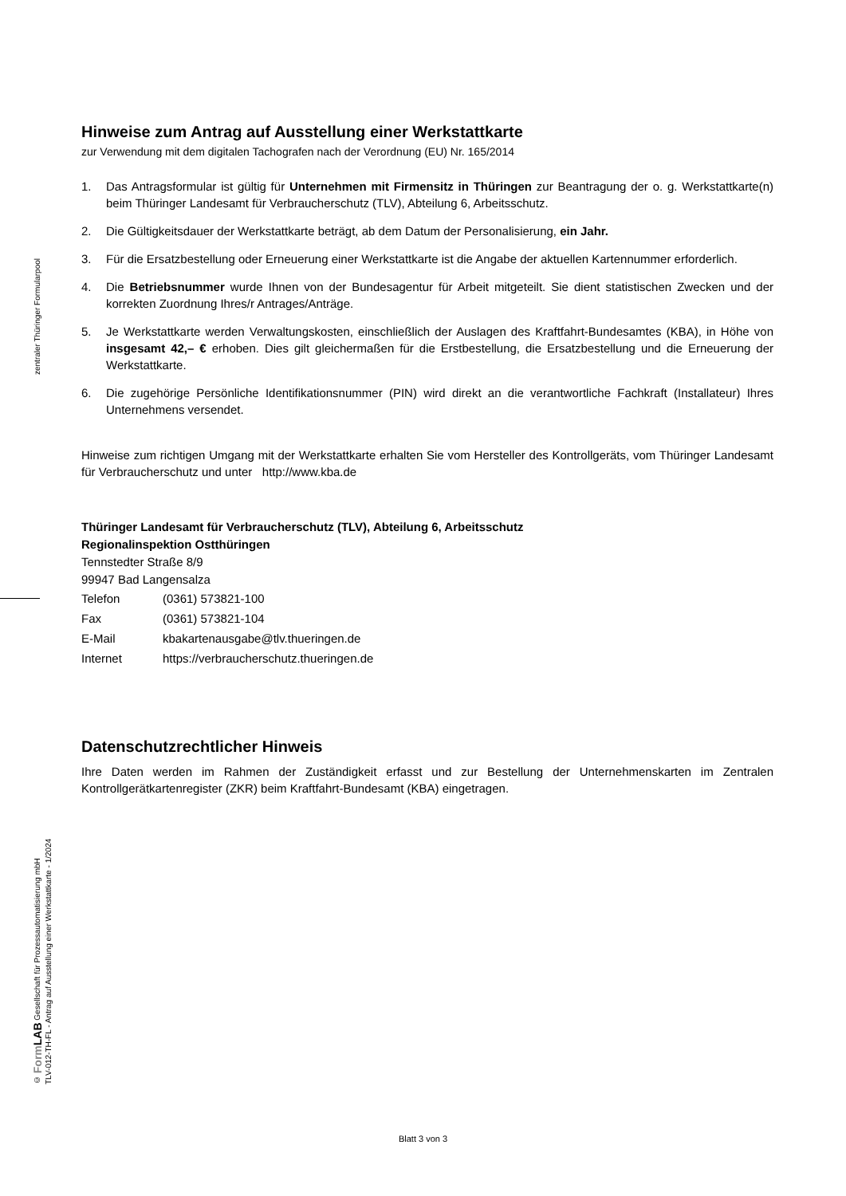zentraler Thüringer Formularpool
© Form LAB Gesellschaft für Prozessautomatisierung mbH
TLV-012-TH-FL - Antrag auf Ausstellung einer Werkstattkarte - 1/2024
Hinweise zum Antrag auf Ausstellung einer Werkstattkarte
zur Verwendung mit dem digitalen Tachografen nach der Verordnung (EU) Nr. 165/2014
1. Das Antragsformular ist gültig für Unternehmen mit Firmensitz in Thüringen zur Beantragung der o. g. Werkstattkarte(n) beim Thüringer Landesamt für Verbraucherschutz (TLV), Abteilung 6, Arbeitsschutz.
2. Die Gültigkeitsdauer der Werkstattkarte beträgt, ab dem Datum der Personalisierung, ein Jahr.
3. Für die Ersatzbestellung oder Erneuerung einer Werkstattkarte ist die Angabe der aktuellen Kartennummer erforderlich.
4. Die Betriebsnummer wurde Ihnen von der Bundesagentur für Arbeit mitgeteilt. Sie dient statistischen Zwecken und der korrekten Zuordnung Ihres/r Antrages/Anträge.
5. Je Werkstattkarte werden Verwaltungskosten, einschließlich der Auslagen des Kraftfahrt-Bundesamtes (KBA), in Höhe von insgesamt 42,– € erhoben. Dies gilt gleichermaßen für die Erstbestellung, die Ersatzbestellung und die Erneuerung der Werkstattkarte.
6. Die zugehörige Persönliche Identifikationsnummer (PIN) wird direkt an die verantwortliche Fachkraft (Installateur) Ihres Unternehmens versendet.
Hinweise zum richtigen Umgang mit der Werkstattkarte erhalten Sie vom Hersteller des Kontrollgeräts, vom Thüringer Landesamt für Verbraucherschutz und unter http://www.kba.de
Thüringer Landesamt für Verbraucherschutz (TLV), Abteilung 6, Arbeitsschutz
Regionalinspektion Ostthüringen
Tennstedter Straße 8/9
99947 Bad Langensalza
| Telefon | (0361) 573821-100 |
| Fax | (0361) 573821-104 |
| E-Mail | kbakartenausgabe@tlv.thueringen.de |
| Internet | https://verbraucherschutz.thueringen.de |
Datenschutzrechtlicher Hinweis
Ihre Daten werden im Rahmen der Zuständigkeit erfasst und zur Bestellung der Unternehmenskarten im Zentralen Kontrollgerätkartenregister (ZKR) beim Kraftfahrt-Bundesamt (KBA) eingetragen.
Blatt 3 von 3